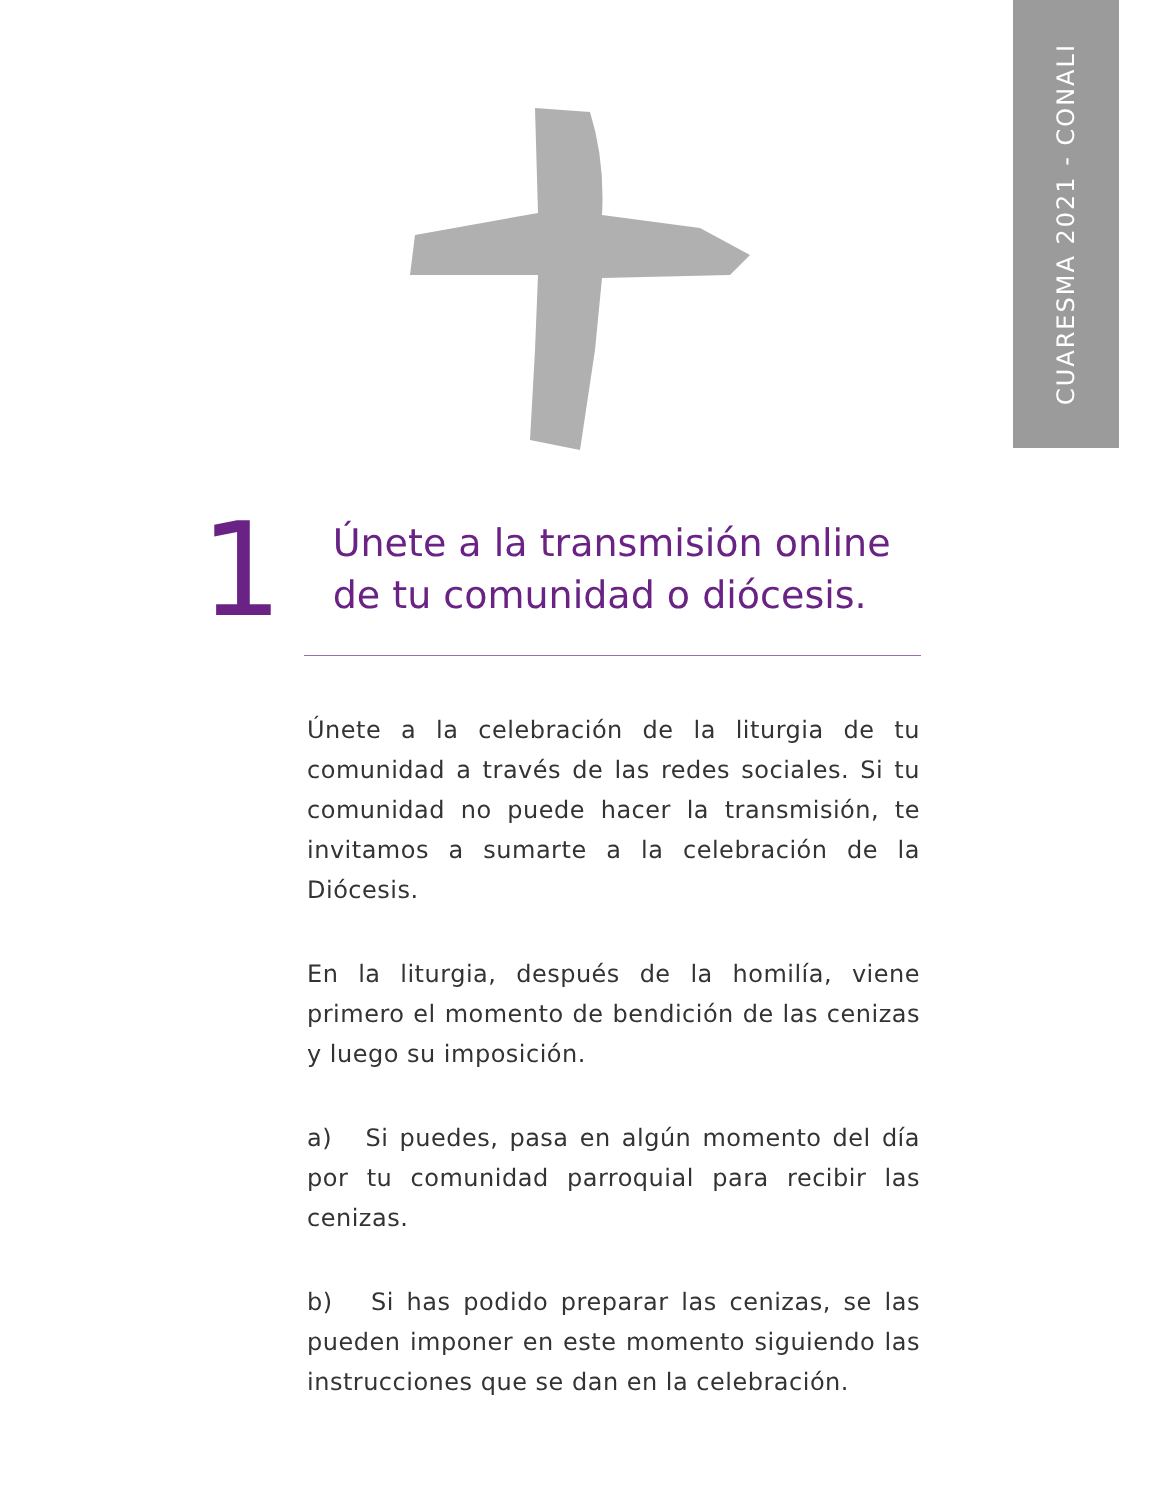CUARESMA 2021 - CONALI
1
Únete a la transmisión online
de tu comunidad o diócesis.
Únete a la celebración de la liturgia de tu comunidad a través de las redes sociales. Si tu comunidad no puede hacer la transmisión, te invitamos a sumarte a la celebración de la Diócesis.
En la liturgia, después de la homilía, viene primero el momento de bendición de las cenizas y luego su imposición.
a) Si puedes, pasa en algún momento del día por tu comunidad parroquial para recibir las cenizas.
b) Si has podido preparar las cenizas, se las pueden imponer en este momento siguiendo las instrucciones que se dan en la celebración.